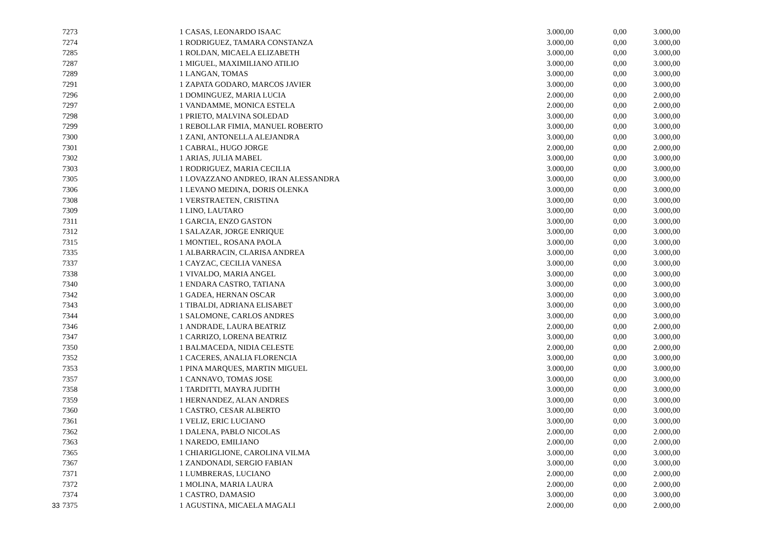| | 7273 | 1 | CASAS, LEONARDO ISAAC | 3.000,00 | 0,00 | 3.000,00 |
| | 7274 | 1 | RODRIGUEZ, TAMARA CONSTANZA | 3.000,00 | 0,00 | 3.000,00 |
| | 7285 | 1 | ROLDAN, MICAELA ELIZABETH | 3.000,00 | 0,00 | 3.000,00 |
| | 7287 | 1 | MIGUEL, MAXIMILIANO ATILIO | 3.000,00 | 0,00 | 3.000,00 |
| | 7289 | 1 | LANGAN, TOMAS | 3.000,00 | 0,00 | 3.000,00 |
| | 7291 | 1 | ZAPATA GODARO, MARCOS JAVIER | 3.000,00 | 0,00 | 3.000,00 |
| | 7296 | 1 | DOMINGUEZ, MARIA LUCIA | 2.000,00 | 0,00 | 2.000,00 |
| | 7297 | 1 | VANDAMME, MONICA ESTELA | 2.000,00 | 0,00 | 2.000,00 |
| | 7298 | 1 | PRIETO, MALVINA SOLEDAD | 3.000,00 | 0,00 | 3.000,00 |
| | 7299 | 1 | REBOLLAR FIMIA, MANUEL ROBERTO | 3.000,00 | 0,00 | 3.000,00 |
| | 7300 | 1 | ZANI, ANTONELLA ALEJANDRA | 3.000,00 | 0,00 | 3.000,00 |
| | 7301 | 1 | CABRAL, HUGO JORGE | 2.000,00 | 0,00 | 2.000,00 |
| | 7302 | 1 | ARIAS, JULIA MABEL | 3.000,00 | 0,00 | 3.000,00 |
| | 7303 | 1 | RODRIGUEZ, MARIA CECILIA | 3.000,00 | 0,00 | 3.000,00 |
| | 7305 | 1 | LOVAZZANO ANDREO, IRAN ALESSANDRA | 3.000,00 | 0,00 | 3.000,00 |
| | 7306 | 1 | LEVANO MEDINA, DORIS OLENKA | 3.000,00 | 0,00 | 3.000,00 |
| | 7308 | 1 | VERSTRAETEN, CRISTINA | 3.000,00 | 0,00 | 3.000,00 |
| | 7309 | 1 | LINO, LAUTARO | 3.000,00 | 0,00 | 3.000,00 |
| | 7311 | 1 | GARCIA, ENZO GASTON | 3.000,00 | 0,00 | 3.000,00 |
| | 7312 | 1 | SALAZAR, JORGE ENRIQUE | 3.000,00 | 0,00 | 3.000,00 |
| | 7315 | 1 | MONTIEL, ROSANA PAOLA | 3.000,00 | 0,00 | 3.000,00 |
| | 7335 | 1 | ALBARRACIN, CLARISA ANDREA | 3.000,00 | 0,00 | 3.000,00 |
| | 7337 | 1 | CAYZAC, CECILIA VANESA | 3.000,00 | 0,00 | 3.000,00 |
| | 7338 | 1 | VIVALDO, MARIA ANGEL | 3.000,00 | 0,00 | 3.000,00 |
| | 7340 | 1 | ENDARA CASTRO, TATIANA | 3.000,00 | 0,00 | 3.000,00 |
| | 7342 | 1 | GADEA, HERNAN OSCAR | 3.000,00 | 0,00 | 3.000,00 |
| | 7343 | 1 | TIBALDI, ADRIANA ELISABET | 3.000,00 | 0,00 | 3.000,00 |
| | 7344 | 1 | SALOMONE, CARLOS ANDRES | 3.000,00 | 0,00 | 3.000,00 |
| | 7346 | 1 | ANDRADE, LAURA BEATRIZ | 2.000,00 | 0,00 | 2.000,00 |
| | 7347 | 1 | CARRIZO, LORENA BEATRIZ | 3.000,00 | 0,00 | 3.000,00 |
| | 7350 | 1 | BALMACEDA, NIDIA CELESTE | 2.000,00 | 0,00 | 2.000,00 |
| | 7352 | 1 | CACERES, ANALIA FLORENCIA | 3.000,00 | 0,00 | 3.000,00 |
| | 7353 | 1 | PINA MARQUES, MARTIN MIGUEL | 3.000,00 | 0,00 | 3.000,00 |
| | 7357 | 1 | CANNAVO, TOMAS JOSE | 3.000,00 | 0,00 | 3.000,00 |
| | 7358 | 1 | TARDITTI, MAYRA JUDITH | 3.000,00 | 0,00 | 3.000,00 |
| | 7359 | 1 | HERNANDEZ, ALAN ANDRES | 3.000,00 | 0,00 | 3.000,00 |
| | 7360 | 1 | CASTRO, CESAR ALBERTO | 3.000,00 | 0,00 | 3.000,00 |
| | 7361 | 1 | VELIZ, ERIC LUCIANO | 3.000,00 | 0,00 | 3.000,00 |
| | 7362 | 1 | DALENA, PABLO NICOLAS | 2.000,00 | 0,00 | 2.000,00 |
| | 7363 | 1 | NAREDO, EMILIANO | 2.000,00 | 0,00 | 2.000,00 |
| | 7365 | 1 | CHIARIGLIONE, CAROLINA VILMA | 3.000,00 | 0,00 | 3.000,00 |
| | 7367 | 1 | ZANDONADI, SERGIO FABIAN | 3.000,00 | 0,00 | 3.000,00 |
| | 7371 | 1 | LUMBRERAS, LUCIANO | 2.000,00 | 0,00 | 2.000,00 |
| | 7372 | 1 | MOLINA, MARIA LAURA | 2.000,00 | 0,00 | 2.000,00 |
| | 7374 | 1 | CASTRO, DAMASIO | 3.000,00 | 0,00 | 3.000,00 |
| 33 | 7375 | 1 | AGUSTINA, MICAELA MAGALI | 2.000,00 | 0,00 | 2.000,00 |